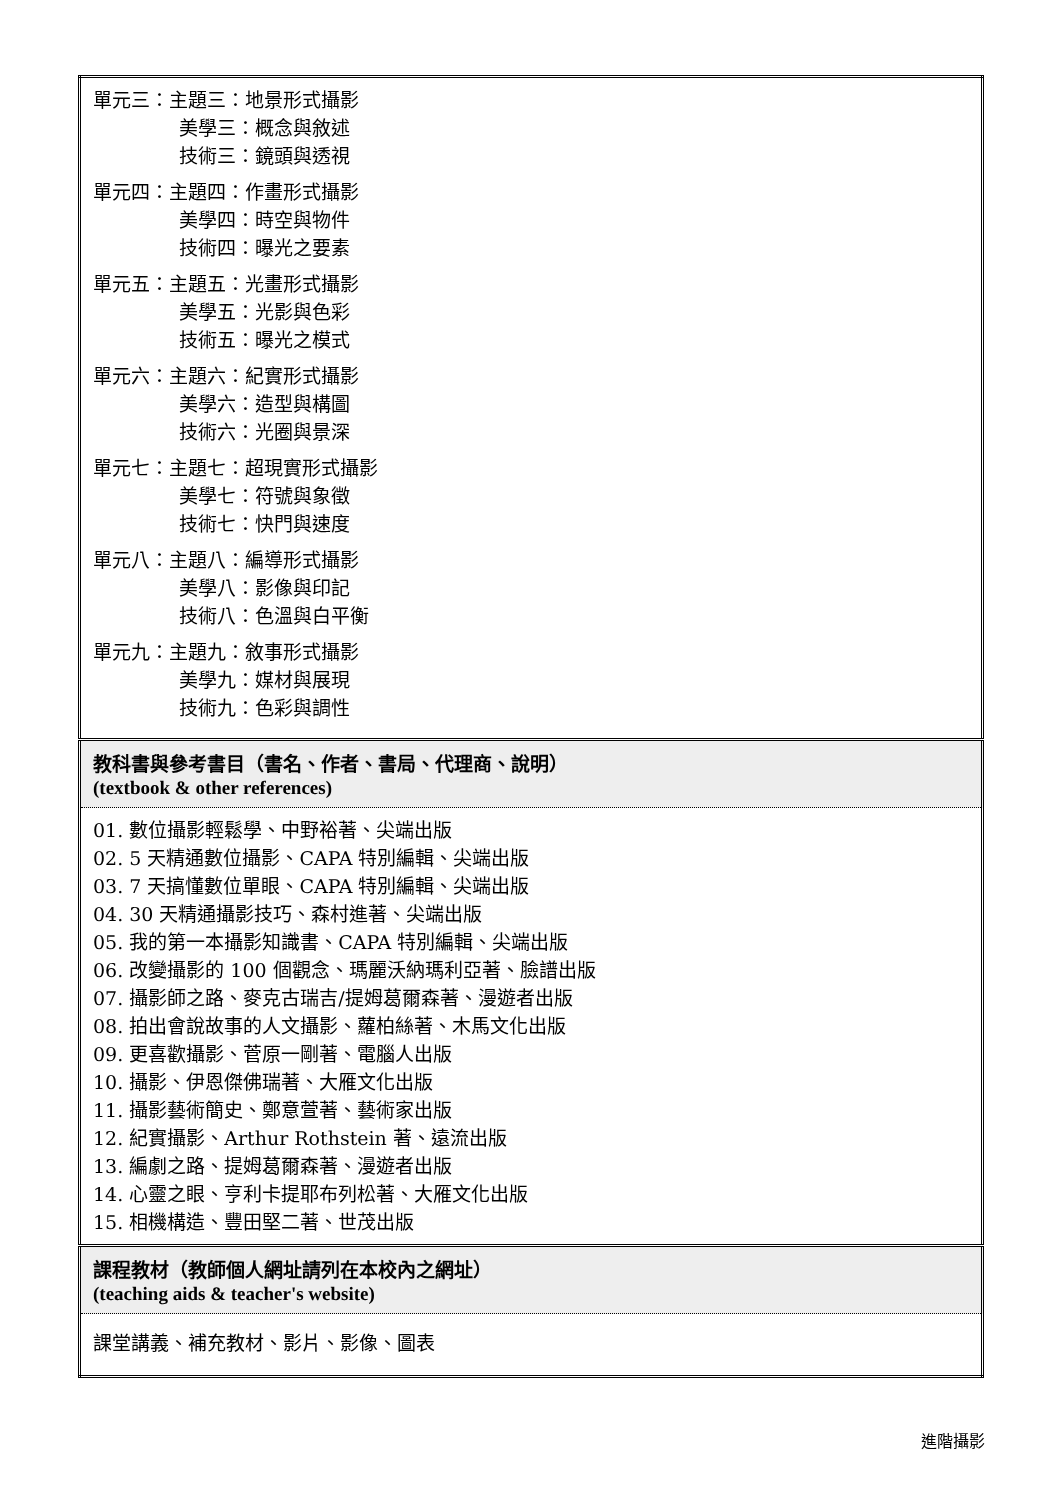| 單元三：主題三：地景形式攝影 美學三：概念與敘述 技術三：鏡頭與透視 單元四：主題四：作畫形式攝影 美學四：時空與物件 技術四：曝光之要素 單元五：主題五：光畫形式攝影 美學五：光影與色彩 技術五：曝光之模式 單元六：主題六：紀實形式攝影 美學六：造型與構圖 技術六：光圈與景深 單元七：主題七：超現實形式攝影 美學七：符號與象徵 技術七：快門與速度 單元八：主題八：編導形式攝影 美學八：影像與印記 技術八：色溫與白平衡 單元九：主題九：敘事形式攝影 美學九：媒材與展現 技術九：色彩與調性 |
| 教科書與參考書目（書名、作者、書局、代理商、說明） (textbook & other references) |
| 01. 數位攝影輕鬆學、中野裕著、尖端出版 02. 5 天精通數位攝影、CAPA 特別編輯、尖端出版 03. 7 天搞懂數位單眼、CAPA 特別編輯、尖端出版 04. 30 天精通攝影技巧、森村進著、尖端出版 05. 我的第一本攝影知識書、CAPA 特別編輯、尖端出版 06. 改變攝影的 100 個觀念、瑪麗沃納瑪利亞著、臉譜出版 07. 攝影師之路、麥克古瑞吉/提姆葛爾森著、漫遊者出版 08. 拍出會說故事的人文攝影、蘿柏絲著、木馬文化出版 09. 更喜歡攝影、菅原一剛著、電腦人出版 10. 攝影、伊恩傑佛瑞著、大雁文化出版 11. 攝影藝術簡史、鄭意萱著、藝術家出版 12. 紀實攝影、Arthur Rothstein 著、遠流出版 13. 編劇之路、提姆葛爾森著、漫遊者出版 14. 心靈之眼、亨利卡提耶布列松著、大雁文化出版 15. 相機構造、豐田堅二著、世茂出版 |
| 課程教材（教師個人網址請列在本校內之網址） (teaching aids & teacher's website) |
| 課堂講義、補充教材、影片、影像、圖表 |
進階攝影